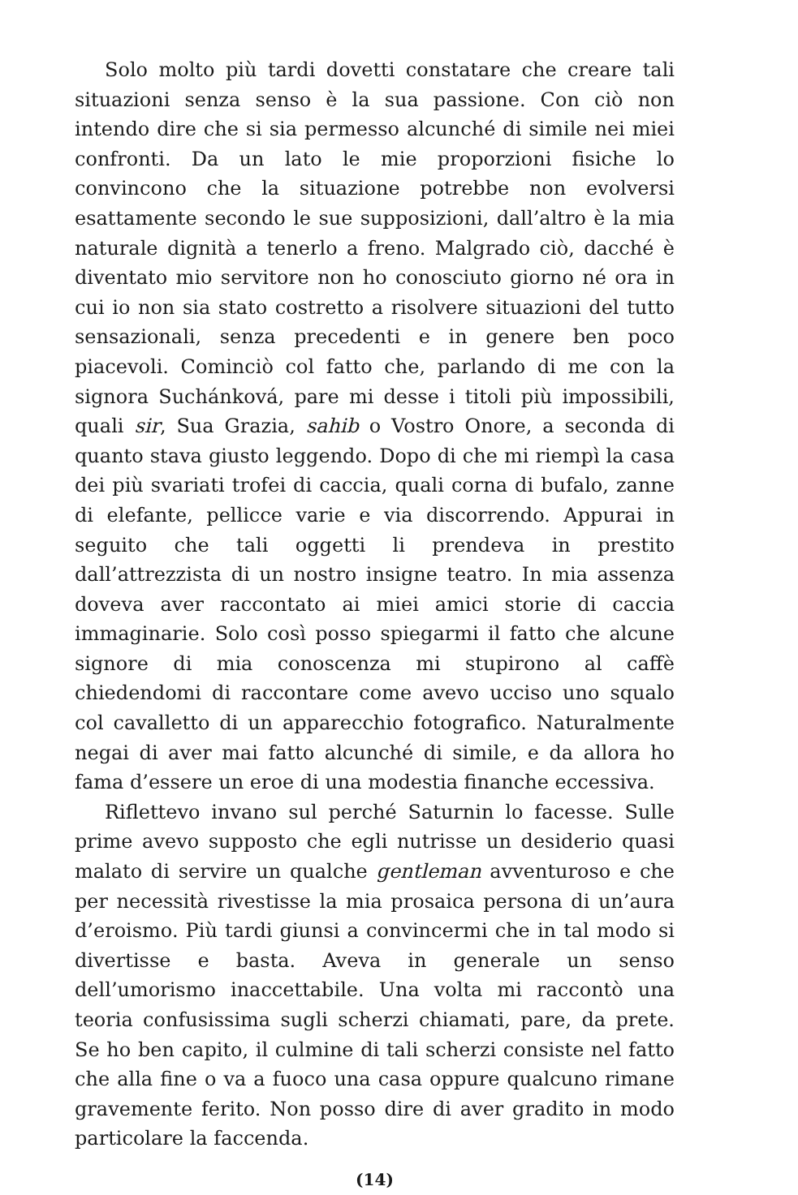Solo molto più tardi dovetti constatare che creare tali situazioni senza senso è la sua passione. Con ciò non intendo dire che si sia permesso alcunché di simile nei miei confronti. Da un lato le mie proporzioni fisiche lo convincono che la situazione potrebbe non evolversi esattamente secondo le sue supposizioni, dall’altro è la mia naturale dignità a tenerlo a freno. Malgrado ciò, dacché è diventato mio servitore non ho conosciuto giorno né ora in cui io non sia stato costretto a risolvere situazioni del tutto sensazionali, senza precedenti e in genere ben poco piacevoli. Cominciò col fatto che, parlando di me con la signora Suchánková, pare mi desse i titoli più impossibili, quali sir, Sua Grazia, sahib o Vostro Onore, a seconda di quanto stava giusto leggendo. Dopo di che mi riempì la casa dei più svariati trofei di caccia, quali corna di bufalo, zanne di elefante, pellicce varie e via discorrendo. Appurai in seguito che tali oggetti li prendeva in prestito dall’attrezzista di un nostro insigne teatro. In mia assenza doveva aver raccontato ai miei amici storie di caccia immaginarie. Solo così posso spiegarmi il fatto che alcune signore di mia conoscenza mi stupirono al caffè chiedendomi di raccontare come avevo ucciso uno squalo col cavalletto di un apparecchio fotografico. Naturalmente negai di aver mai fatto alcunché di simile, e da allora ho fama d’essere un eroe di una modestia finanche eccessiva.
Riflettevo invano sul perché Saturnin lo facesse. Sulle prime avevo supposto che egli nutrisse un desiderio quasi malato di servire un qualche gentleman avventuroso e che per necessità rivestisse la mia prosaica persona di un’aura d’eroismo. Più tardi giunsi a convincermi che in tal modo si divertisse e basta. Aveva in generale un senso dell’umorismo inaccettabile. Una volta mi raccontò una teoria confusissima sugli scherzi chiamati, pare, da prete. Se ho ben capito, il culmine di tali scherzi consiste nel fatto che alla fine o va a fuoco una casa oppure qualcuno rimane gravemente ferito. Non posso dire di aver gradito in modo particolare la faccenda.
(14)